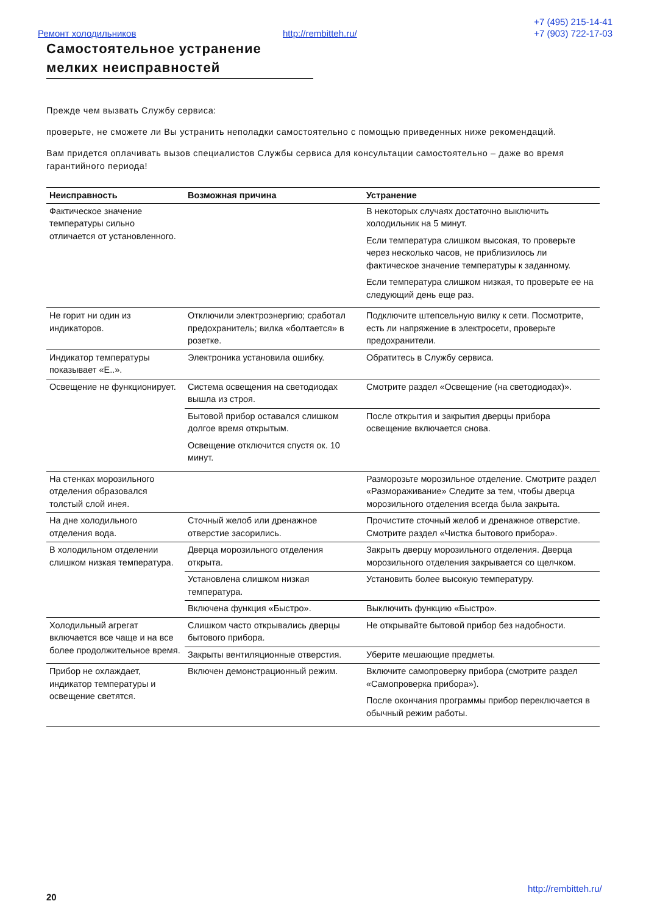Ремонт холодильников http://rembitteh.ru/
+7 (495) 215-14-41
+7 (903) 722-17-03
Самостоятельное устранение мелких неисправностей
Прежде чем вызвать Службу сервиса:
проверьте, не сможете ли Вы устранить неполадки самостоятельно с помощью приведенных ниже рекомендаций.
Вам придется оплачивать вызов специалистов Службы сервиса для консультации самостоятельно – даже во время гарантийного периода!
| Неисправность | Возможная причина | Устранение |
| --- | --- | --- |
| Фактическое значение температуры сильно отличается от установленного. | | В некоторых случаях достаточно выключить холодильник на 5 минут. Если температура слишком высокая, то проверьте через несколько часов, не приблизилось ли фактическое значение температуры к заданному. Если температура слишком низкая, то проверьте ее на следующий день еще раз. |
| Не горит ни один из индикаторов. | Отключили электроэнергию; сработал предохранитель; вилка «болтается» в розетке. | Подключите штепсельную вилку к сети. Посмотрите, есть ли напряжение в электросети, проверьте предохранители. |
| Индикатор температуры показывает «E..». | Электроника установила ошибку. | Обратитесь в Службу сервиса. |
| Освещение не функционирует. | Система освещения на светодиодах вышла из строя. | Смотрите раздел «Освещение (на светодиодах)». |
| | Бытовой прибор оставался слишком долгое время открытым. Освещение отключится спустя ок. 10 минут. | После открытия и закрытия дверцы прибора освещение включается снова. |
| На стенках морозильного отделения образовался толстый слой инея. | | Разморозьте морозильное отделение. Смотрите раздел «Размораживание» Следите за тем, чтобы дверца морозильного отделения всегда была закрыта. |
| На дне холодильного отделения вода. | Сточный желоб или дренажное отверстие засорились. | Прочистите сточный желоб и дренажное отверстие. Смотрите раздел «Чистка бытового прибора». |
| В холодильном отделении слишком низкая температура. | Дверца морозильного отделения открыта. | Закрыть дверцу морозильного отделения. Дверца морозильного отделения закрывается со щелчком. |
| | Установлена слишком низкая температура. | Установить более высокую температуру. |
| | Включена функция «Быстро». | Выключить функцию «Быстро». |
| Холодильный агрегат включается все чаще и на все более продолжительное время. | Слишком часто открывались дверцы бытового прибора. | Не открывайте бытовой прибор без надобности. |
| | Закрыты вентиляционные отверстия. | Уберите мешающие предметы. |
| Прибор не охлаждает, индикатор температуры и освещение светятся. | Включен демонстрационный режим. | Включите самопроверку прибора (смотрите раздел «Самопроверка прибора»). После окончания программы прибор переключается в обычный режим работы. |
http://rembitteh.ru/
20